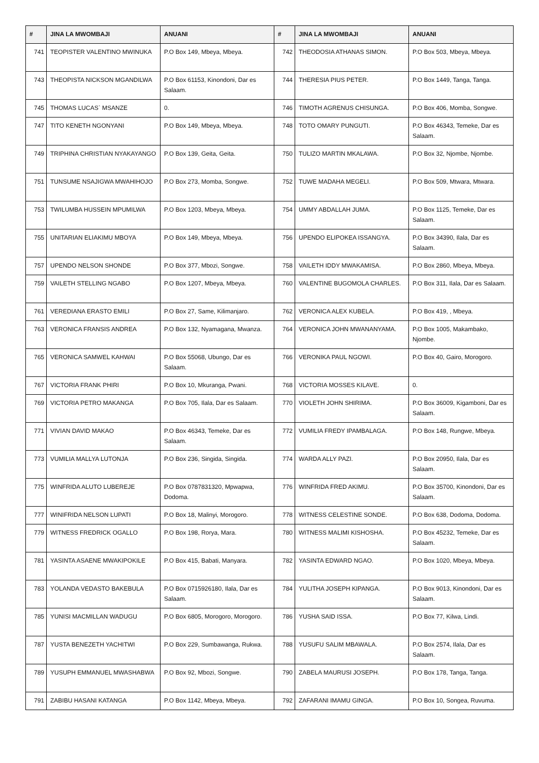| # | JINA LA MWOMBAJI | ANUANI | # | JINA LA MWOMBAJI | ANUANI |
| --- | --- | --- | --- | --- | --- |
| 741 | TEOPISTER VALENTINO MWINUKA | P.O Box 149, Mbeya, Mbeya. | 742 | THEODOSIA ATHANAS SIMON. | P.O Box 503, Mbeya, Mbeya. |
| 743 | THEOPISTA NICKSON MGANDILWA | P.O Box 61153, Kinondoni, Dar es Salaam. | 744 | THERESIA PIUS PETER. | P.O Box 1449, Tanga, Tanga. |
| 745 | THOMAS LUCAS` MSANZE | 0. | 746 | TIMOTH AGRENUS CHISUNGA. | P.O Box 406, Momba, Songwe. |
| 747 | TITO KENETH NGONYANI | P.O Box 149, Mbeya, Mbeya. | 748 | TOTO OMARY PUNGUTI. | P.O Box 46343, Temeke, Dar es Salaam. |
| 749 | TRIPHINA CHRISTIAN NYAKAYANGO | P.O Box 139, Geita, Geita. | 750 | TULIZO MARTIN MKALAWA. | P.O Box 32, Njombe, Njombe. |
| 751 | TUNSUME NSAJIGWA MWAHIHOJO | P.O Box 273, Momba, Songwe. | 752 | TUWE MADAHA MEGELI. | P.O Box 509, Mtwara, Mtwara. |
| 753 | TWILUMBA HUSSEIN MPUMILWA | P.O Box 1203, Mbeya, Mbeya. | 754 | UMMY ABDALLAH JUMA. | P.O Box 1125, Temeke, Dar es Salaam. |
| 755 | UNITARIAN ELIAKIMU MBOYA | P.O Box 149, Mbeya, Mbeya. | 756 | UPENDO ELIPOKEA ISSANGYA. | P.O Box 34390, Ilala, Dar es Salaam. |
| 757 | UPENDO NELSON SHONDE | P.O Box 377, Mbozi, Songwe. | 758 | VAILETH IDDY MWAKAMISA. | P.O Box 2860, Mbeya, Mbeya. |
| 759 | VAILETH STELLING NGABO | P.O Box 1207, Mbeya, Mbeya. | 760 | VALENTINE BUGOMOLA CHARLES. | P.O Box 311, Ilala, Dar es Salaam. |
| 761 | VEREDIANA ERASTO EMILI | P.O Box 27, Same, Kilimanjaro. | 762 | VERONICA ALEX KUBELA. | P.O Box 419, , Mbeya. |
| 763 | VERONICA FRANSIS ANDREA | P.O Box 132, Nyamagana, Mwanza. | 764 | VERONICA JOHN MWANANYAMA. | P.O Box 1005, Makambako, Njombe. |
| 765 | VERONICA SAMWEL KAHWAI | P.O Box 55068, Ubungo, Dar es Salaam. | 766 | VERONIKA PAUL NGOWI. | P.O Box 40, Gairo, Morogoro. |
| 767 | VICTORIA FRANK PHIRI | P.O Box 10, Mkuranga, Pwani. | 768 | VICTORIA MOSSES KILAVE. | 0. |
| 769 | VICTORIA PETRO MAKANGA | P.O Box 705, Ilala, Dar es Salaam. | 770 | VIOLETH JOHN SHIRIMA. | P.O Box 36009, Kigamboni, Dar es Salaam. |
| 771 | VIVIAN DAVID MAKAO | P.O Box 46343, Temeke, Dar es Salaam. | 772 | VUMILIA FREDY IPAMBALAGA. | P.O Box 148, Rungwe, Mbeya. |
| 773 | VUMILIA MALLYA LUTONJA | P.O Box 236, Singida, Singida. | 774 | WARDA ALLY PAZI. | P.O Box 20950, Ilala, Dar es Salaam. |
| 775 | WINFRIDA ALUTO LUBEREJE | P.O Box 0787831320, Mpwapwa, Dodoma. | 776 | WINFRIDA FRED AKIMU. | P.O Box 35700, Kinondoni, Dar es Salaam. |
| 777 | WINIFRIDA NELSON LUPATI | P.O Box 18, Malinyi, Morogoro. | 778 | WITNESS CELESTINE SONDE. | P.O Box 638, Dodoma, Dodoma. |
| 779 | WITNESS FREDRICK OGALLO | P.O Box 198, Rorya, Mara. | 780 | WITNESS MALIMI KISHOSHA. | P.O Box 45232, Temeke, Dar es Salaam. |
| 781 | YASINTA ASAENE MWAKIPOKILE | P.O Box 415, Babati, Manyara. | 782 | YASINTA EDWARD NGAO. | P.O Box 1020, Mbeya, Mbeya. |
| 783 | YOLANDA VEDASTO BAKEBULA | P.O Box 0715926180, Ilala, Dar es Salaam. | 784 | YULITHA JOSEPH KIPANGA. | P.O Box 9013, Kinondoni, Dar es Salaam. |
| 785 | YUNISI MACMILLAN WADUGU | P.O Box 6805, Morogoro, Morogoro. | 786 | YUSHA SAID ISSA. | P.O Box 77, Kilwa, Lindi. |
| 787 | YUSTA BENEZETH YACHITWI | P.O Box 229, Sumbawanga, Rukwa. | 788 | YUSUFU SALIM MBAWALA. | P.O Box 2574, Ilala, Dar es Salaam. |
| 789 | YUSUPH EMMANUEL MWASHABWA | P.O Box 92, Mbozi, Songwe. | 790 | ZABELA MAURUSI JOSEPH. | P.O Box 178, Tanga, Tanga. |
| 791 | ZABIBU HASANI KATANGA | P.O Box 1142, Mbeya, Mbeya. | 792 | ZAFARANI IMAMU GINGA. | P.O Box 10, Songea, Ruvuma. |